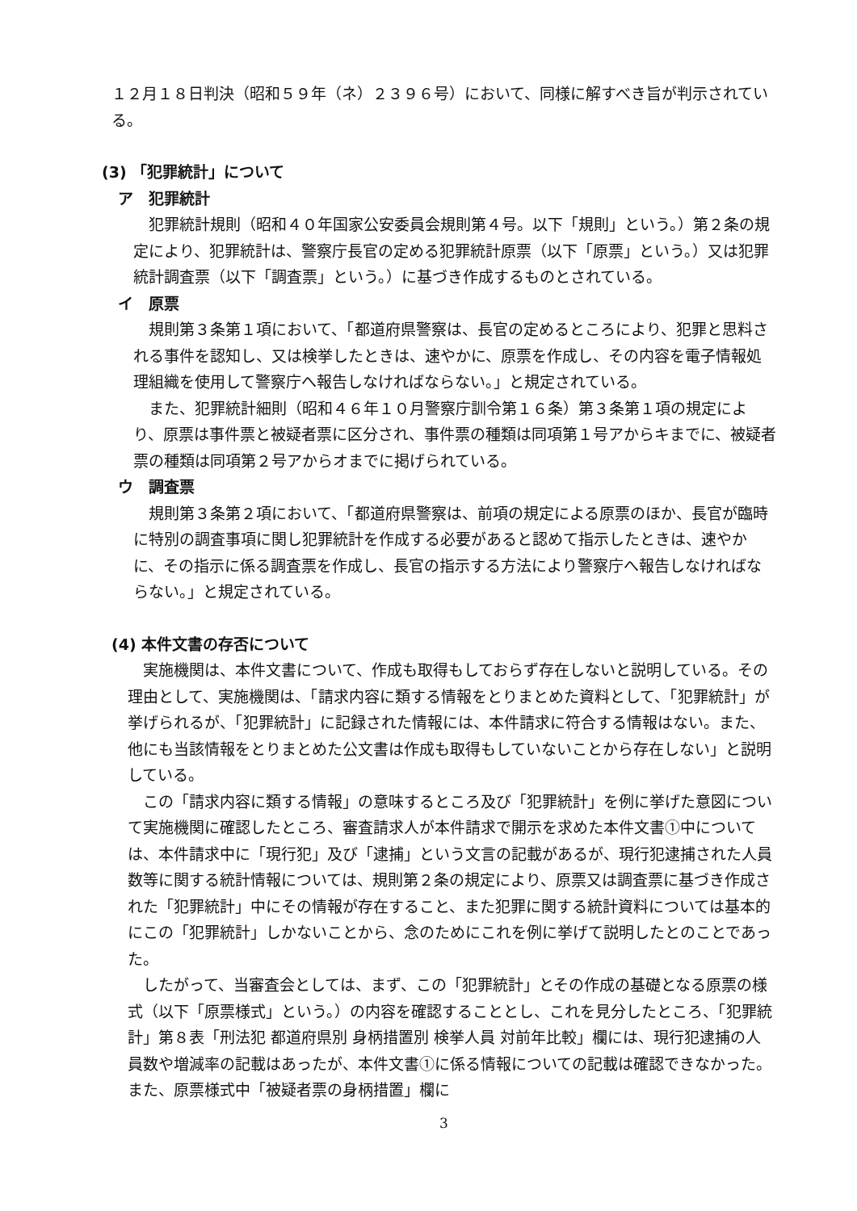１２月１８日判決（昭和５９年（ネ）２３９６号）において、同様に解すべき旨が判示されている。
(3) 「犯罪統計」について
ア　犯罪統計
犯罪統計規則（昭和４０年国家公安委員会規則第４号。以下「規則」という。）第２条の規定により、犯罪統計は、警察庁長官の定める犯罪統計原票（以下「原票」という。）又は犯罪統計調査票（以下「調査票」という。）に基づき作成するものとされている。
イ　原票
規則第３条第１項において、「都道府県警察は、長官の定めるところにより、犯罪と思料される事件を認知し、又は検挙したときは、速やかに、原票を作成し、その内容を電子情報処理組織を使用して警察庁へ報告しなければならない。」と規定されている。
また、犯罪統計細則（昭和４６年１０月警察庁訓令第１６条）第３条第１項の規定により、原票は事件票と被疑者票に区分され、事件票の種類は同項第１号アからキまでに、被疑者票の種類は同項第２号アからオまでに掲げられている。
ウ　調査票
規則第３条第２項において、「都道府県警察は、前項の規定による原票のほか、長官が臨時に特別の調査事項に関し犯罪統計を作成する必要があると認めて指示したときは、速やかに、その指示に係る調査票を作成し、長官の指示する方法により警察庁へ報告しなければならない。」と規定されている。
(4) 本件文書の存否について
実施機関は、本件文書について、作成も取得もしておらず存在しないと説明している。その理由として、実施機関は、「請求内容に類する情報をとりまとめた資料として、「犯罪統計」が挙げられるが、「犯罪統計」に記録された情報には、本件請求に符合する情報はない。また、他にも当該情報をとりまとめた公文書は作成も取得もしていないことから存在しない」と説明している。
この「請求内容に類する情報」の意味するところ及び「犯罪統計」を例に挙げた意図について実施機関に確認したところ、審査請求人が本件請求で開示を求めた本件文書①中については、本件請求中に「現行犯」及び「逮捕」という文言の記載があるが、現行犯逮捕された人員数等に関する統計情報については、規則第２条の規定により、原票又は調査票に基づき作成された「犯罪統計」中にその情報が存在すること、また犯罪に関する統計資料については基本的にこの「犯罪統計」しかないことから、念のためにこれを例に挙げて説明したとのことであった。
したがって、当審査会としては、まず、この「犯罪統計」とその作成の基礎となる原票の様式（以下「原票様式」という。）の内容を確認することとし、これを見分したところ、「犯罪統計」第８表「刑法犯 都道府県別 身柄措置別 検挙人員 対前年比較」欄には、現行犯逮捕の人員数や増減率の記載はあったが、本件文書①に係る情報についての記載は確認できなかった。また、原票様式中「被疑者票の身柄措置」欄に
3